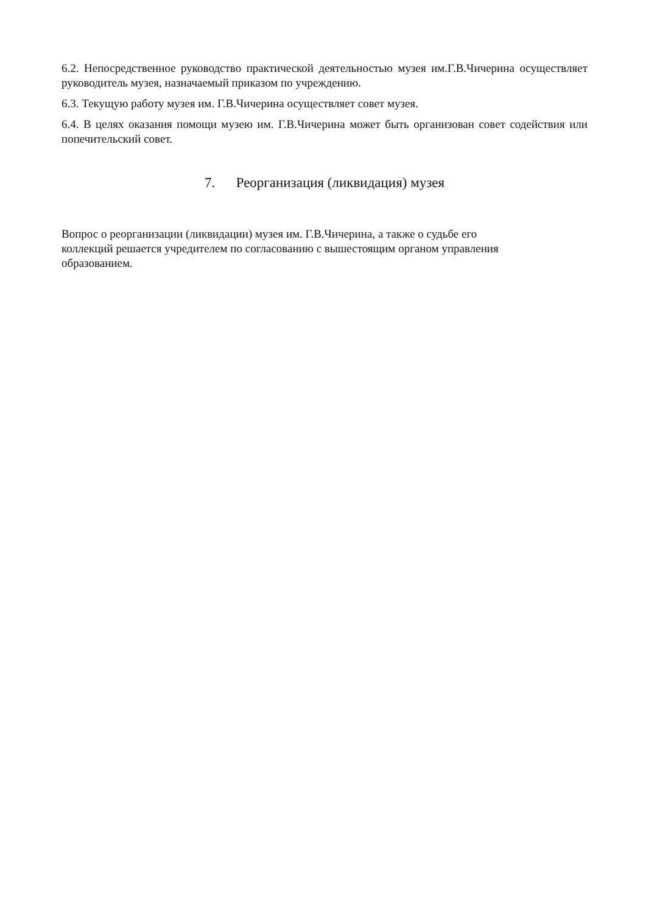6.2. Непосредственное руководство практической деятельностью музея им.Г.В.Чичерина осуществляет руководитель музея, назначаемый приказом по учреждению.
6.3. Текущую работу музея им. Г.В.Чичерина осуществляет совет музея.
6.4. В целях оказания помощи музею им. Г.В.Чичерина может быть организован совет содействия или попечительский совет.
7. Реорганизация (ликвидация) музея
Вопрос о реорганизации (ликвидации) музея им. Г.В.Чичерина, а также о судьбе его
коллекций решается учредителем по согласованию с вышестоящим органом управления
образованием.